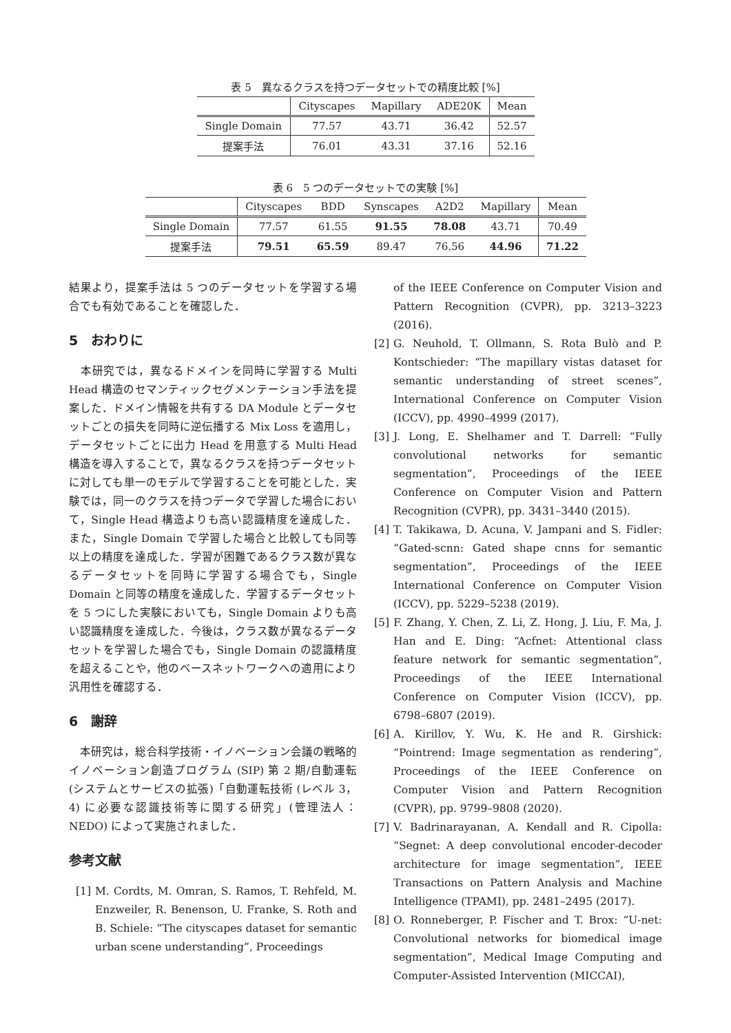表 5　異なるクラスを持つデータセットでの精度比較 [%]
| | Cityscapes | Mapillary | ADE20K | Mean |
| --- | --- | --- | --- | --- |
| Single Domain | 77.57 | 43.71 | 36.42 | 52.57 |
| 提案手法 | 76.01 | 43.31 | 37.16 | 52.16 |
表 6　5 つのデータセットでの実験 [%]
| | Cityscapes | BDD | Synscapes | A2D2 | Mapillary | Mean |
| --- | --- | --- | --- | --- | --- | --- |
| Single Domain | 77.57 | 61.55 | 91.55 | 78.08 | 43.71 | 70.49 |
| 提案手法 | 79.51 | 65.59 | 89.47 | 76.56 | 44.96 | 71.22 |
結果より，提案手法は 5 つのデータセットを学習する場合でも有効であることを確認した．
5　おわりに
　本研究では，異なるドメインを同時に学習する Multi Head 構造のセマンティックセグメンテーション手法を提案した．ドメイン情報を共有する DA Module とデータセットごとの損失を同時に逆伝播する Mix Loss を適用し，データセットごとに出力 Head を用意する Multi Head 構造を導入することで，異なるクラスを持つデータセットに対しても単一のモデルで学習することを可能とした．実験では，同一のクラスを持つデータで学習した場合において，Single Head 構造よりも高い認識精度を達成した．また，Single Domain で学習した場合と比較しても同等以上の精度を達成した．学習が困難であるクラス数が異なるデータセットを同時に学習する場合でも，Single Domain と同等の精度を達成した．学習するデータセットを 5 つにした実験においても，Single Domain よりも高い認識精度を達成した．今後は，クラス数が異なるデータセットを学習した場合でも，Single Domain の認識精度を超えることや，他のベースネットワークへの適用により汎用性を確認する．
6　謝辞
　本研究は，総合科学技術・イノベーション会議の戦略的イノベーション創造プログラム (SIP) 第 2 期/自動運転 (システムとサービスの拡張)「自動運転技術 (レベル 3，4) に必要な認識技術等に関する研究」(管理法人：NEDO) によって実施されました．
参考文献
[1] M. Cordts, M. Omran, S. Ramos, T. Rehfeld, M. Enzweiler, R. Benenson, U. Franke, S. Roth and B. Schiele: “The cityscapes dataset for semantic urban scene understanding”, Proceedings
of the IEEE Conference on Computer Vision and Pattern Recognition (CVPR), pp. 3213–3223 (2016).
[2] G. Neuhold, T. Ollmann, S. Rota Bulò and P. Kontschieder: “The mapillary vistas dataset for semantic understanding of street scenes”, International Conference on Computer Vision (ICCV), pp. 4990–4999 (2017).
[3] J. Long, E. Shelhamer and T. Darrell: “Fully convolutional networks for semantic segmentation”, Proceedings of the IEEE Conference on Computer Vision and Pattern Recognition (CVPR), pp. 3431–3440 (2015).
[4] T. Takikawa, D. Acuna, V. Jampani and S. Fidler: “Gated-scnn: Gated shape cnns for semantic segmentation”, Proceedings of the IEEE International Conference on Computer Vision (ICCV), pp. 5229–5238 (2019).
[5] F. Zhang, Y. Chen, Z. Li, Z. Hong, J. Liu, F. Ma, J. Han and E. Ding: “Acfnet: Attentional class feature network for semantic segmentation”, Proceedings of the IEEE International Conference on Computer Vision (ICCV), pp. 6798–6807 (2019).
[6] A. Kirillov, Y. Wu, K. He and R. Girshick: “Pointrend: Image segmentation as rendering”, Proceedings of the IEEE Conference on Computer Vision and Pattern Recognition (CVPR), pp. 9799–9808 (2020).
[7] V. Badrinarayanan, A. Kendall and R. Cipolla: “Segnet: A deep convolutional encoder-decoder architecture for image segmentation”, IEEE Transactions on Pattern Analysis and Machine Intelligence (TPAMI), pp. 2481–2495 (2017).
[8] O. Ronneberger, P. Fischer and T. Brox: “U-net: Convolutional networks for biomedical image segmentation”, Medical Image Computing and Computer-Assisted Intervention (MICCAI),